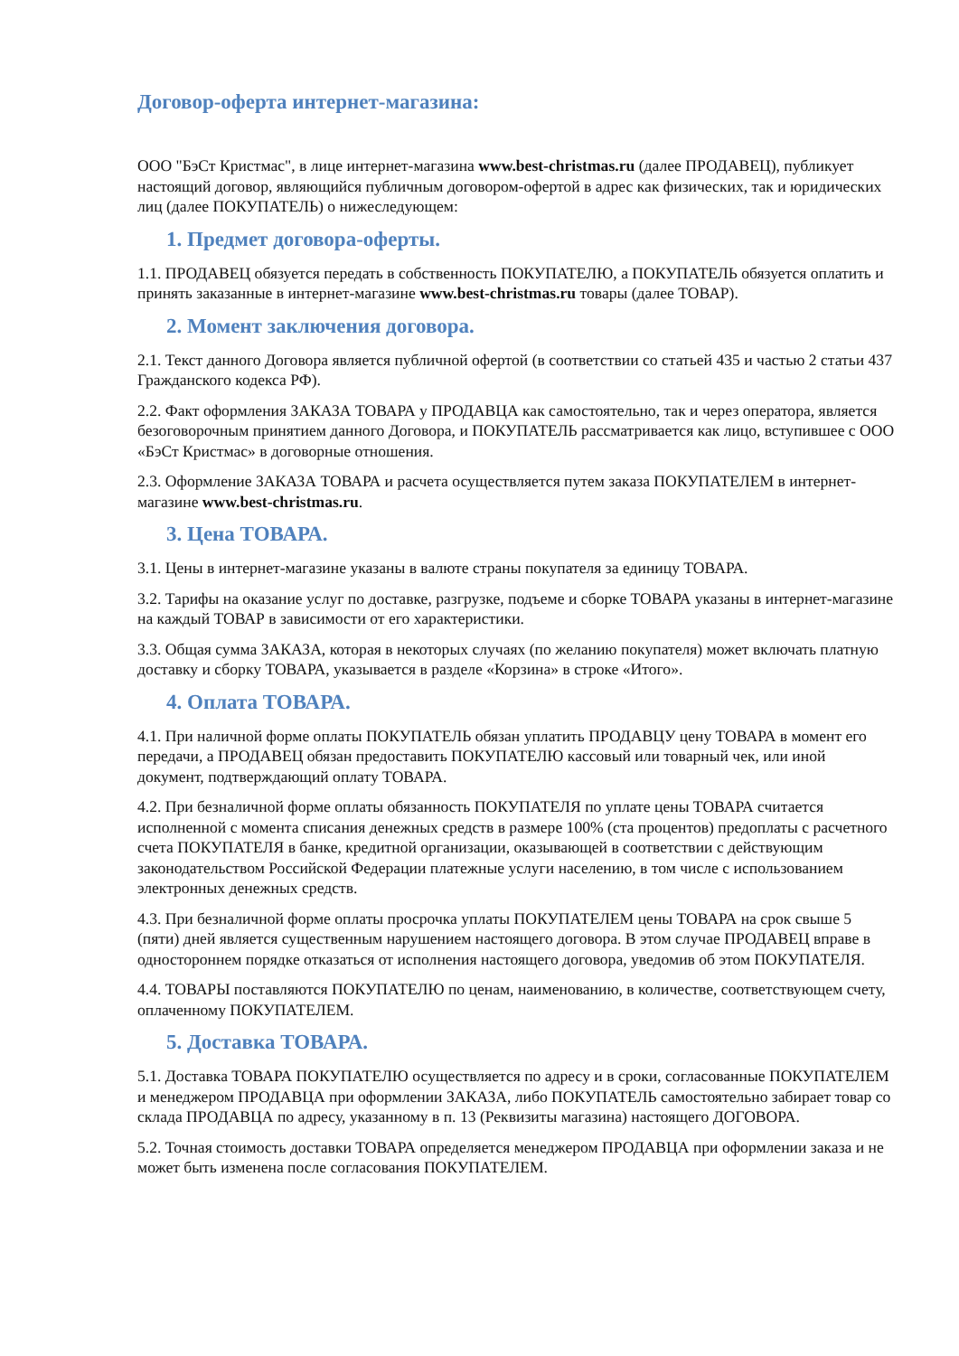Договор-оферта интернет-магазина:
ООО "БэСт Кристмас", в лице интернет-магазина www.best-christmas.ru (далее ПРОДАВЕЦ), публикует настоящий договор, являющийся публичным договором-офертой в адрес как физических, так и юридических лиц (далее ПОКУПАТЕЛЬ) о нижеследующем:
1. Предмет договора-оферты.
1.1. ПРОДАВЕЦ обязуется передать в собственность ПОКУПАТЕЛЮ, а ПОКУПАТЕЛЬ обязуется оплатить и принять заказанные в интернет-магазине www.best-christmas.ru товары (далее ТОВАР).
2. Момент заключения договора.
2.1. Текст данного Договора является публичной офертой (в соответствии со статьей 435 и частью 2 статьи 437 Гражданского кодекса РФ).
2.2. Факт оформления ЗАКАЗА ТОВАРА у ПРОДАВЦА как самостоятельно, так и через оператора, является безоговорочным принятием данного Договора, и ПОКУПАТЕЛЬ рассматривается как лицо, вступившее с ООО «БэСт Кристмас» в договорные отношения.
2.3. Оформление ЗАКАЗА ТОВАРА и расчета осуществляется путем заказа ПОКУПАТЕЛЕМ в интернет-магазине www.best-christmas.ru.
3. Цена ТОВАРА.
3.1. Цены в интернет-магазине указаны в валюте страны покупателя за единицу ТОВАРА.
3.2. Тарифы на оказание услуг по доставке, разгрузке, подъеме и сборке ТОВАРА указаны в интернет-магазине на каждый ТОВАР в зависимости от его характеристики.
3.3. Общая сумма ЗАКАЗА, которая в некоторых случаях (по желанию покупателя) может включать платную доставку и сборку ТОВАРА, указывается в разделе «Корзина» в строке «Итого».
4. Оплата ТОВАРА.
4.1. При наличной форме оплаты ПОКУПАТЕЛЬ обязан уплатить ПРОДАВЦУ цену ТОВАРА в момент его передачи, а ПРОДАВЕЦ обязан предоставить ПОКУПАТЕЛЮ кассовый или товарный чек, или иной документ, подтверждающий оплату ТОВАРА.
4.2. При безналичной форме оплаты обязанность ПОКУПАТЕЛЯ по уплате цены ТОВАРА считается исполненной с момента списания денежных средств в размере 100% (ста процентов) предоплаты с расчетного счета ПОКУПАТЕЛЯ в банке, кредитной организации, оказывающей в соответствии с действующим законодательством Российской Федерации платежные услуги населению, в том числе с использованием электронных денежных средств.
4.3. При безналичной форме оплаты просрочка уплаты ПОКУПАТЕЛЕМ цены ТОВАРА на срок свыше 5 (пяти) дней является существенным нарушением настоящего договора. В этом случае ПРОДАВЕЦ вправе в одностороннем порядке отказаться от исполнения настоящего договора, уведомив об этом ПОКУПАТЕЛЯ.
4.4. ТОВАРЫ поставляются ПОКУПАТЕЛЮ по ценам, наименованию, в количестве, соответствующем счету, оплаченному ПОКУПАТЕЛЕМ.
5. Доставка ТОВАРА.
5.1. Доставка ТОВАРА ПОКУПАТЕЛЮ осуществляется по адресу и в сроки, согласованные ПОКУПАТЕЛЕМ и менеджером ПРОДАВЦА при оформлении ЗАКАЗА, либо ПОКУПАТЕЛЬ самостоятельно забирает товар со склада ПРОДАВЦА по адресу, указанному в п. 13 (Реквизиты магазина) настоящего ДОГОВОРА.
5.2. Точная стоимость доставки ТОВАРА определяется менеджером ПРОДАВЦА при оформлении заказа и не может быть изменена после согласования ПОКУПАТЕЛЕМ.